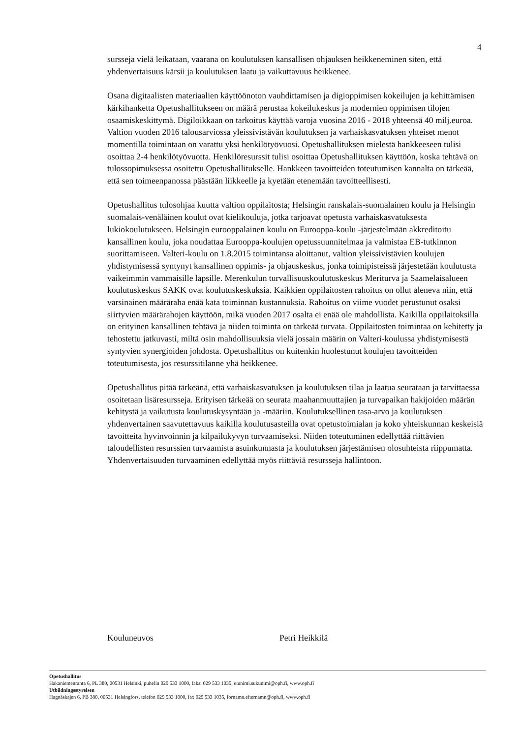4
sursseja vielä leikataan, vaarana on koulutuksen kansallisen ohjauksen heikkeneminen siten, että yhdenvertaisuus kärsii ja koulutuksen laatu ja vaikuttavuus heikkenee.
Osana digitaalisten materiaalien käyttöönoton vauhdittamisen ja digioppimisen kokeilujen ja kehittämisen kärkihanketta Opetushallitukseen on määrä perustaa kokeilukeskus ja modernien oppimisen tilojen osaamiskeskittymä. Digiloikkaan on tarkoitus käyttää varoja vuosina 2016 - 2018 yhteensä 40 milj.euroa. Valtion vuoden 2016 talousarviossa yleissivistävän koulutuksen ja varhaiskasvatuksen yhteiset menot momentilla toimintaan on varattu yksi henkilötyövuosi. Opetushallituksen mielestä hankkeeseen tulisi osoittaa 2-4 henkilötyövuotta. Henkilöresurssit tulisi osoittaa Opetushallituksen käyttöön, koska tehtävä on tulossopimuksessa osoitettu Opetushallitukselle. Hankkeen tavoitteiden toteutumisen kannalta on tärkeää, että sen toimeenpanossa päästään liikkeelle ja kyetään etenemään tavoitteellisesti.
Opetushallitus tulosohjaa kuutta valtion oppilaitosta; Helsingin ranskalais-suomalainen koulu ja Helsingin suomalais-venäläinen koulut ovat kielikouluja, jotka tarjoavat opetusta varhaiskasvatuksesta lukiokoulutukseen. Helsingin eurooppalainen koulu on Eurooppa-koulu -järjestelmään akkreditoitu kansallinen koulu, joka noudattaa Eurooppa-koulujen opetussuunnitelmaa ja valmistaa EB-tutkinnon suorittamiseen. Valteri-koulu on 1.8.2015 toimintansa aloittanut, valtion yleissivistävien koulujen yhdistymisessä syntynyt kansallinen oppimis- ja ohjauskeskus, jonka toimipisteissä järjestetään koulutusta vaikeimmin vammaisille lapsille. Merenkulun turvallisuuskoulutuskeskus Meriturva ja Saamelaisalueen koulutuskeskus SAKK ovat koulutuskeskuksia. Kaikkien oppilaitosten rahoitus on ollut aleneva niin, että varsinainen määräraha enää kata toiminnan kustannuksia. Rahoitus on viime vuodet perustunut osaksi siirtyvien määrärahojen käyttöön, mikä vuoden 2017 osalta ei enää ole mahdollista. Kaikilla oppilaitoksilla on erityinen kansallinen tehtävä ja niiden toiminta on tärkeää turvata. Oppilaitosten toimintaa on kehitetty ja tehostettu jatkuvasti, miltä osin mahdollisuuksia vielä jossain määrin on Valteri-koulussa yhdistymisestä syntyvien synergioiden johdosta. Opetushallitus on kuitenkin huolestunut koulujen tavoitteiden toteutumisesta, jos resurssitilanne yhä heikkenee.
Opetushallitus pitää tärkeänä, että varhaiskasvatuksen ja koulutuksen tilaa ja laatua seurataan ja tarvittaessa osoitetaan lisäresursseja. Erityisen tärkeää on seurata maahanmuuttajien ja turvapaikan hakijoiden määrän kehitystä ja vaikutusta koulutuskysyntään ja -määriin. Koulutuksellinen tasa-arvo ja koulutuksen yhdenvertainen saavutettavuus kaikilla koulutusasteilla ovat opetustoimialan ja koko yhteiskunnan keskeisiä tavoitteita hyvinvoinnin ja kilpailukyvyn turvaamiseksi. Niiden toteutuminen edellyttää riittävien taloudellisten resurssien turvaamista asuinkunnasta ja koulutuksen järjestämisen olosuhteista riippumatta. Yhdenvertaisuuden turvaaminen edellyttää myös riittäviä resursseja hallintoon.
Kouluneuvos Petri Heikkilä
Opetushallitus
Hakaniemenranta 6, PL 380, 00531 Helsinki, puhelin 029 533 1000, faksi 029 533 1035, etunimi.sukunimi@oph.fi, www.oph.fi
Utbildningsstyrelsen
Hagnäskajen 6, PB 380, 00531 Helsingfors, telefon 029 533 1000, fax 029 533 1035, fornamn.efternamn@oph.fi, www.oph.fi